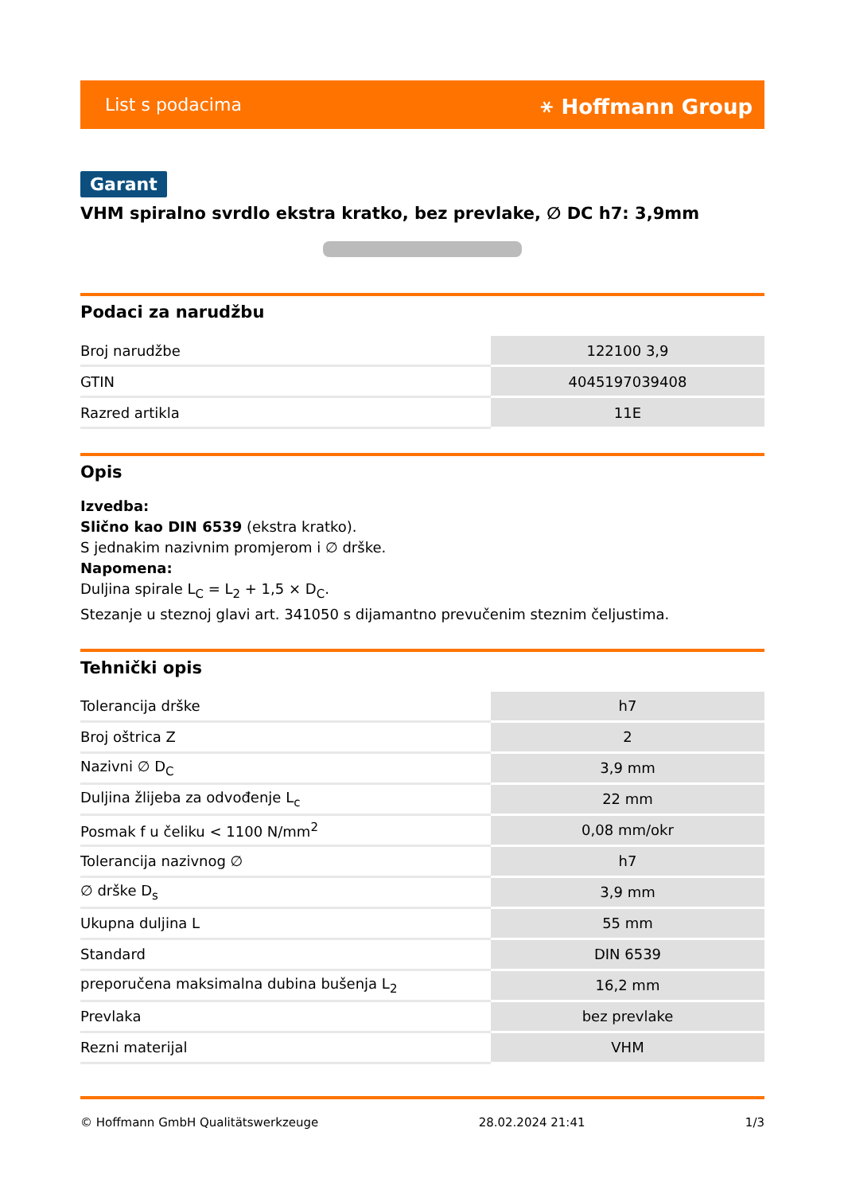List s podacima ⚹ Hoffmann Group
Garant
VHM spiralno svrdlo ekstra kratko, bez prevlake, ∅ DC h7: 3,9mm
Podaci za narudžbu
| Broj narudžbe | 122100 3,9 |
| GTIN | 4045197039408 |
| Razred artikla | 11E |
Opis
Izvedba:
Slično kao DIN 6539 (ekstra kratko).
S jednakim nazivnim promjerom i ∅ drške.
Napomena:
Duljina spirale L<sub>C</sub> = L<sub>2</sub> + 1,5 × D<sub>C</sub>.
Stezanje u steznoj glavi art. 341050 s dijamantno prevučenim steznim čeljustima.
Tehnički opis
| Tolerancija drške | h7 |
| Broj oštrica Z | 2 |
| Nazivni ∅ D<sub>C</sub> | 3,9 mm |
| Duljina žlijeba za odvođenje L<sub>c</sub> | 22 mm |
| Posmak f u čeliku < 1100 N/mm<sup>2</sup> | 0,08 mm/okr |
| Tolerancija nazivnog ∅ | h7 |
| ∅ drške D<sub>s</sub> | 3,9 mm |
| Ukupna duljina L | 55 mm |
| Standard | DIN 6539 |
| preporučena maksimalna dubina bušenja L<sub>2</sub> | 16,2 mm |
| Prevlaka | bez prevlake |
| Rezni materijal | VHM |
© Hoffmann GmbH Qualitätswerkzeuge 28.02.2024 21:41 1/3